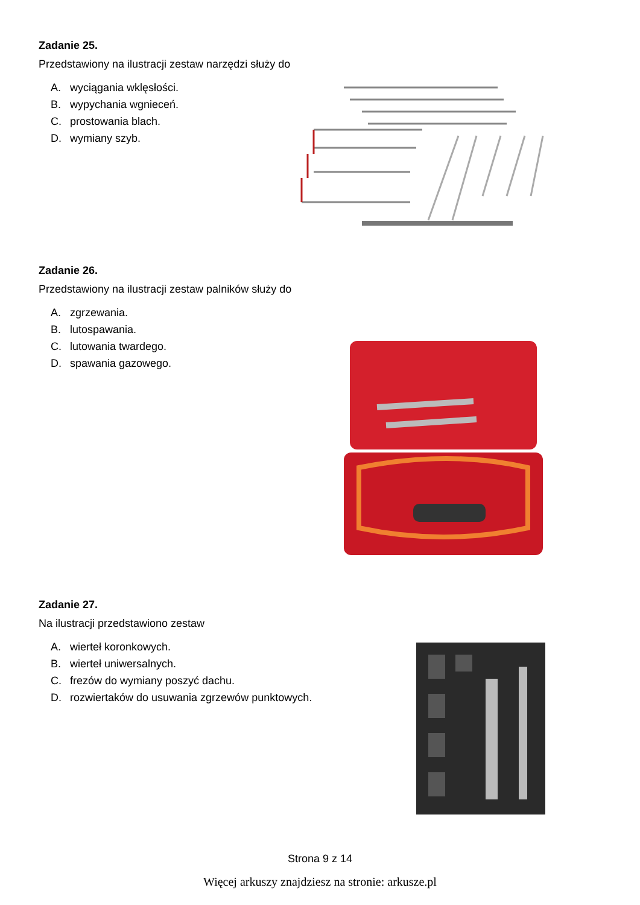Zadanie 25.
Przedstawiony na ilustracji zestaw narzędzi służy do
A. wyciągania wklęsłości.
B. wypychania wgnieceń.
C. prostowania blach.
D. wymiany szyb.
Zadanie 26.
Przedstawiony na ilustracji zestaw palników służy do
A. zgrzewania.
B. lutospawania.
C. lutowania twardego.
D. spawania gazowego.
Zadanie 27.
Na ilustracji przedstawiono zestaw
A. wierteł koronkowych.
B. wierteł uniwersalnych.
C. frezów do wymiany poszyć dachu.
D. rozwiertaków do usuwania zgrzewów punktowych.
Strona 9 z 14
Więcej arkuszy znajdziesz na stronie: arkusze.pl